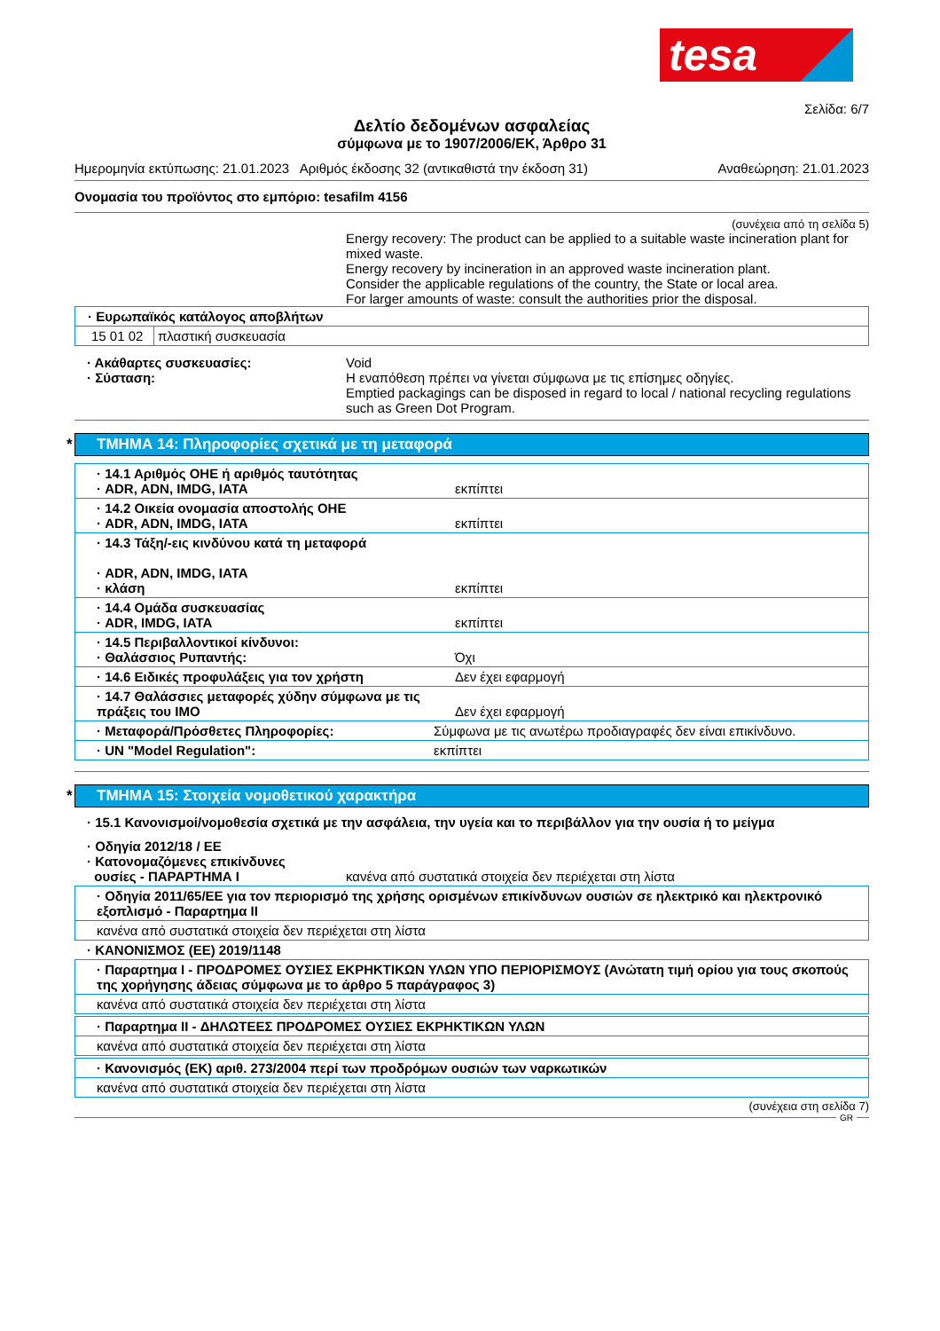tesa
Σελίδα: 6/7
Δελτίο δεδομένων ασφαλείας
σύμφωνα με το 1907/2006/ΕΚ, Άρθρο 31
Ημερομηνία εκτύπωσης: 21.01.2023 Αριθμός έκδοσης 32 (αντικαθιστά την έκδοση 31) Αναθεώρηση: 21.01.2023
Ονομασία του προϊόντος στο εμπόριο: tesafilm 4156
(συνέχεια από τη σελίδα 5)
Energy recovery: The product can be applied to a suitable waste incineration plant for mixed waste.
Energy recovery by incineration in an approved waste incineration plant.
Consider the applicable regulations of the country, the State or local area.
For larger amounts of waste: consult the authorities prior the disposal.
| · Ευρωπαϊκός κατάλογος αποβλήτων | |
| 15 01 02 | πλαστική συσκευασία |
· Ακάθαρτες συσκευασίες:
· Σύσταση:
Void
Η εναπόθεση πρέπει να γίνεται σύμφωνα με τις επίσημες οδηγίες.
Emptied packagings can be disposed in regard to local / national recycling regulations such as Green Dot Program.
* ΤΜΗΜΑ 14: Πληροφορίες σχετικά με τη μεταφορά
| · 14.1 Αριθμός ΟΗΕ ή αριθμός ταυτότητας · ADR, ADN, IMDG, IATA | εκπίπτει |
| · 14.2 Οικεία ονομασία αποστολής ΟΗΕ · ADR, ADN, IMDG, IATA | εκπίπτει |
| · 14.3 Τάξη/-εις κινδύνου κατά τη μεταφορά · ADR, ADN, IMDG, IATA · κλάση | εκπίπτει |
| · 14.4 Ομάδα συσκευασίας · ADR, IMDG, IATA | εκπίπτει |
| · 14.5 Περιβαλλοντικοί κίνδυνοι: · Θαλάσσιος Ρυπαντής: | Όχι |
| · 14.6 Ειδικές προφυλάξεις για τον χρήστη | Δεν έχει εφαρμογή |
| · 14.7 Θαλάσσιες μεταφορές χύδην σύμφωνα με τις πράξεις του IMO | Δεν έχει εφαρμογή |
| · Μεταφορά/Πρόσθετες Πληροφορίες: | Σύμφωνα με τις ανωτέρω προδιαγραφές δεν είναι επικίνδυνο. |
| · UN "Model Regulation": | εκπίπτει |
* ΤΜΗΜΑ 15: Στοιχεία νομοθετικού χαρακτήρα
· 15.1 Κανονισμοί/νομοθεσία σχετικά με την ασφάλεια, την υγεία και το περιβάλλον για την ουσία ή το μείγμα
· Οδηγία 2012/18 / ΕΕ
· Κατονομαζόμενες επικίνδυνες
ουσίες - ΠΑΡΑΡΤΗΜΑ I
κανένα από συστατικά στοιχεία δεν περιέχεται στη λίστα
· Οδηγία 2011/65/ΕΕ για τον περιορισμό της χρήσης ορισμένων επικίνδυνων ουσιών σε ηλεκτρικό και ηλεκτρονικό εξοπλισμό - Παραρτημα II
κανένα από συστατικά στοιχεία δεν περιέχεται στη λίστα
· ΚΑΝΟΝΙΣΜΟΣ (ΕΕ) 2019/1148
· Παραρτημα I - ΠΡΟΔΡΟΜΕΣ ΟΥΣΙΕΣ ΕΚΡΗΚΤΙΚΩΝ ΥΛΩΝ ΥΠΟ ΠΕΡΙΟΡΙΣΜΟΥΣ (Ανώτατη τιμή ορίου για τους σκοπούς της χορήγησης άδειας σύμφωνα με το άρθρο 5 παράγραφος 3)
κανένα από συστατικά στοιχεία δεν περιέχεται στη λίστα
· Παραρτημα II - ΔΗΛΩΤΕΕΣ ΠΡΟΔΡΟΜΕΣ ΟΥΣΙΕΣ ΕΚΡΗΚΤΙΚΩΝ ΥΛΩΝ
κανένα από συστατικά στοιχεία δεν περιέχεται στη λίστα
· Κανονισμός (ΕΚ) αριθ. 273/2004 περί των προδρόμων ουσιών των ναρκωτικών
κανένα από συστατικά στοιχεία δεν περιέχεται στη λίστα
(συνέχεια στη σελίδα 7)
GR